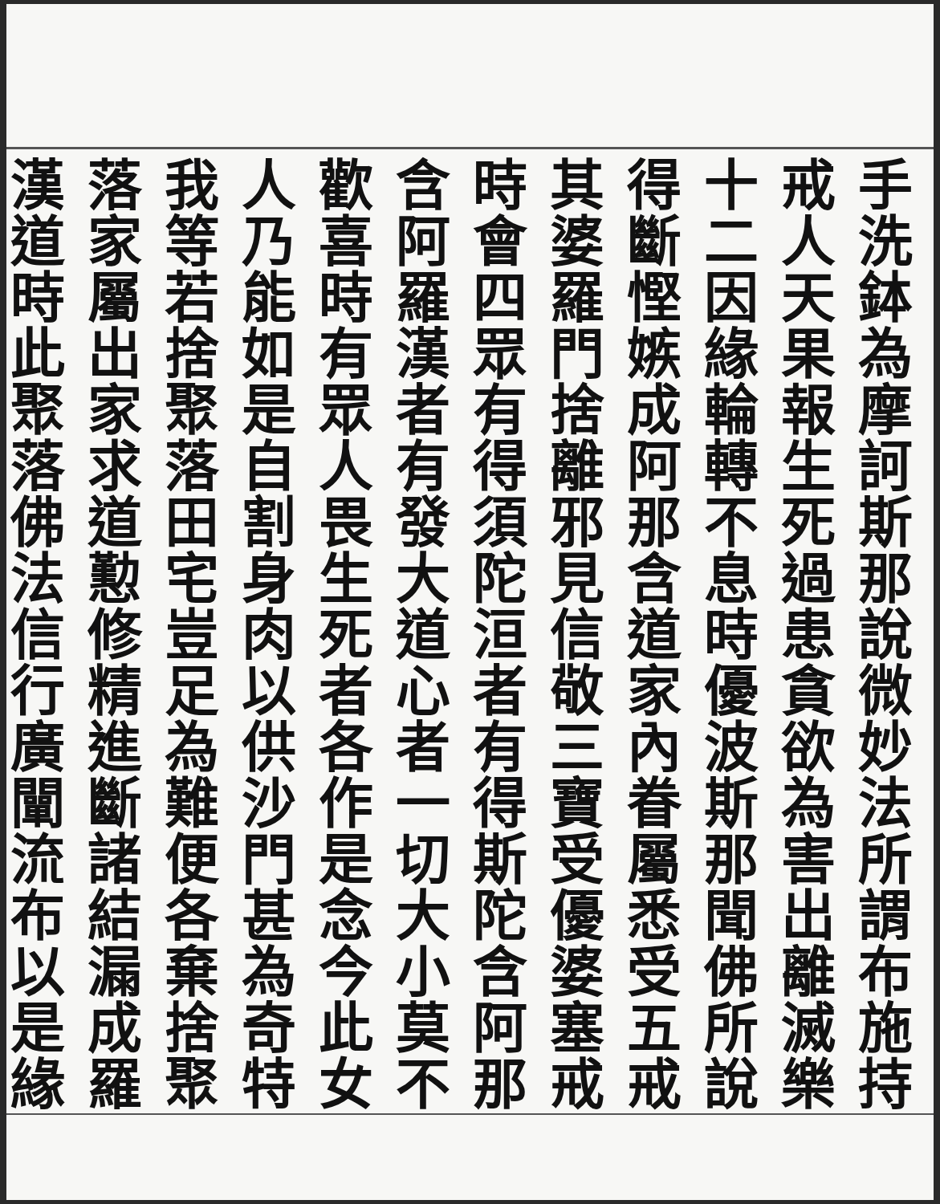手洗鉢為摩訶斯那說微妙法所謂布施持
戒人天果報生死過患貪欲為害出離滅樂
十二因緣輪轉不息時優波斯那聞佛所說
得斷慳嫉成阿那含道家內眷屬悉受五戒
其婆羅門捨離邪見信敬三寶受優婆塞戒
時會四眾有得須陀洹者有得斯陀含阿那
含阿羅漢者有發大道心者一切大小莫不
歡喜時有眾人畏生死者各作是念今此女
人乃能如是自割身肉以供沙門甚為奇特
我等若捨聚落田宅豈足為難便各棄捨聚
落家屬出家求道懃修精進斷諸結漏成羅
漢道時此聚落佛法信行廣闡流布以是緣